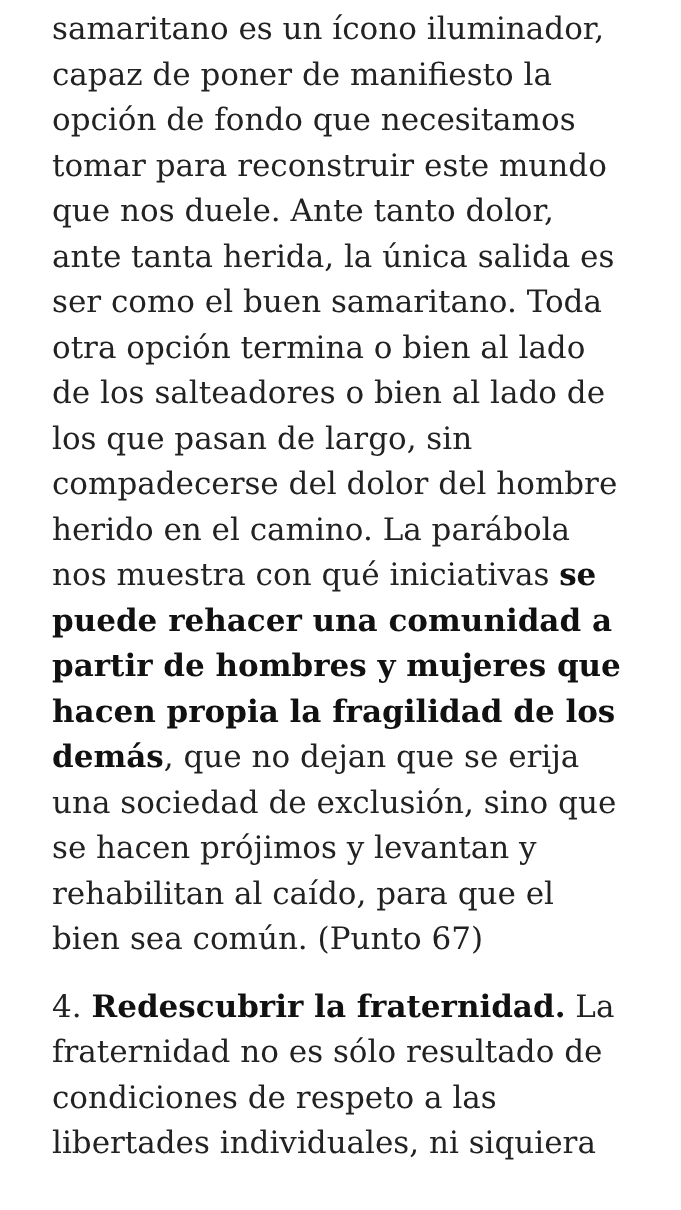samaritano es un ícono iluminador, capaz de poner de manifiesto la opción de fondo que necesitamos tomar para reconstruir este mundo que nos duele. Ante tanto dolor, ante tanta herida, la única salida es ser como el buen samaritano. Toda otra opción termina o bien al lado de los salteadores o bien al lado de los que pasan de largo, sin compadecerse del dolor del hombre herido en el camino. La parábola nos muestra con qué iniciativas se puede rehacer una comunidad a partir de hombres y mujeres que hacen propia la fragilidad de los demás, que no dejan que se erija una sociedad de exclusión, sino que se hacen prójimos y levantan y rehabilitan al caído, para que el bien sea común. (Punto 67)
4. Redescubrir la fraternidad. La fraternidad no es sólo resultado de condiciones de respeto a las libertades individuales, ni siquiera